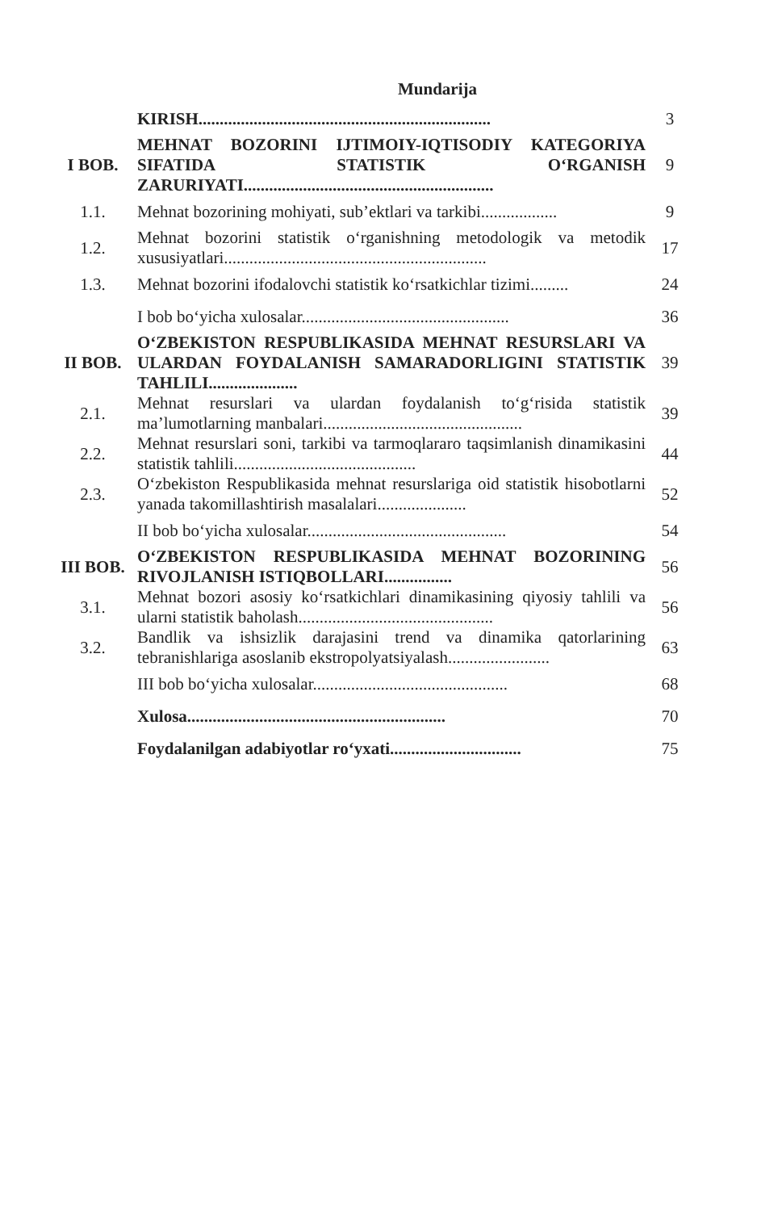Mundarija
| | KIRISH..................................................................... | 3 |
| I BOB. | MEHNAT BOZORINI IJTIMOIY-IQTISODIY KATEGORIYA SIFATIDA STATISTIK O‘RGANISH ZARURIYATI........................................................... | 9 |
| 1.1. | Mehnat bozorining mohiyati, sub’ektlari va tarkibi.................. | 9 |
| 1.2. | Mehnat bozorini statistik o‘rganishning metodologik va metodik xususiyatlari.............................................................. | 17 |
| 1.3. | Mehnat bozorini ifodalovchi statistik ko‘rsatkichlar tizimi......... | 24 |
| | I bob bo‘yicha xulosalar................................................. | 36 |
| II BOB. | O‘ZBEKISTON RESPUBLIKASIDA MEHNAT RESURSLARI VA ULARDAN FOYDALANISH SAMARADORLIGINI STATISTIK TAHLILI..................... | 39 |
| 2.1. | Mehnat resurslari va ulardan foydalanish to‘g‘risida statistik ma’lumotlarning manbalari............................................... | 39 |
| 2.2. | Mehnat resurslari soni, tarkibi va tarmoqlararo taqsimlanish dinamikasini statistik tahlili........................................... | 44 |
| 2.3. | O‘zbekiston Respublikasida mehnat resurslariga oid statistik hisobotlarni yanada takomillashtirish masalalari..................... | 52 |
| | II bob bo‘yicha xulosalar............................................... | 54 |
| III BOB. | O‘ZBEKISTON RESPUBLIKASIDA MEHNAT BOZORINING RIVOJLANISH ISTIQBOLLARI................ | 56 |
| 3.1. | Mehnat bozori asosiy ko‘rsatkichlari dinamikasining qiyosiy tahlili va ularni statistik baholash.............................................. | 56 |
| 3.2. | Bandlik va ishsizlik darajasini trend va dinamika qatorlarining tebranishlariga asoslanib ekstropolyatsiyalash........................ | 63 |
| | III bob bo‘yicha xulosalar.............................................. | 68 |
| | Xulosa............................................................. | 70 |
| | Foydalanilgan adabiyotlar ro‘yxati............................... | 75 |